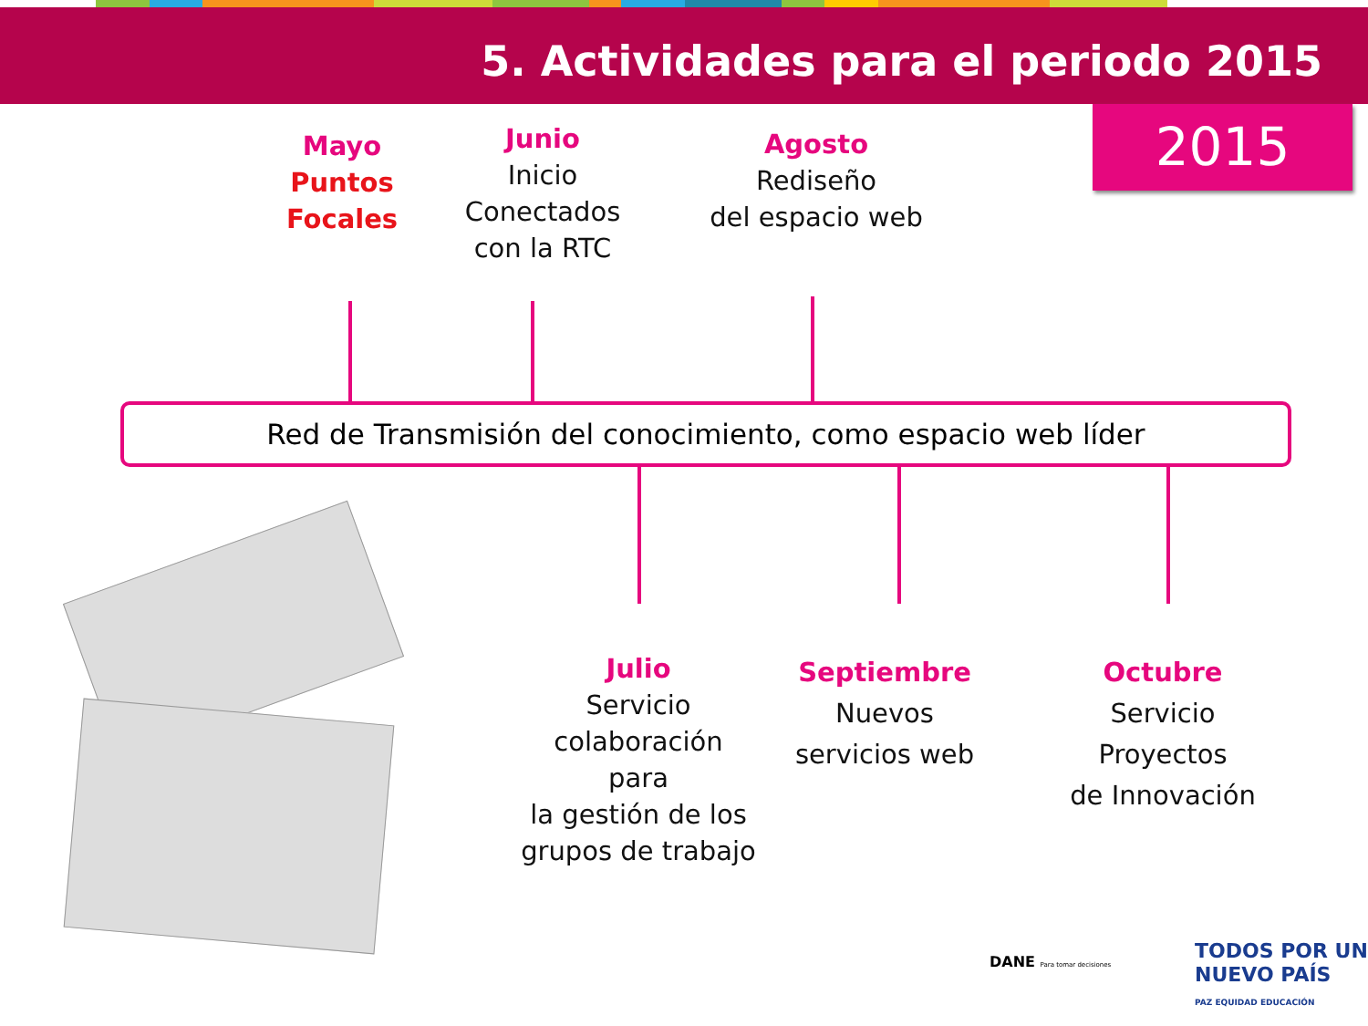5. Actividades para el periodo 2015
2015
Mayo
Puntos
Focales
Junio
Inicio
Conectados
con la RTC
Agosto
Rediseño
del espacio web
Red de Transmisión del conocimiento, como espacio web líder
Julio
Servicio
colaboración para
la gestión de los
grupos de trabajo
Septiembre
Nuevos
servicios web
Octubre
Servicio
Proyectos
de Innovación
DANE Para tomar decisiones
TODOS POR UN
NUEVO PAÍS
PAZ EQUIDAD EDUCACIÓN